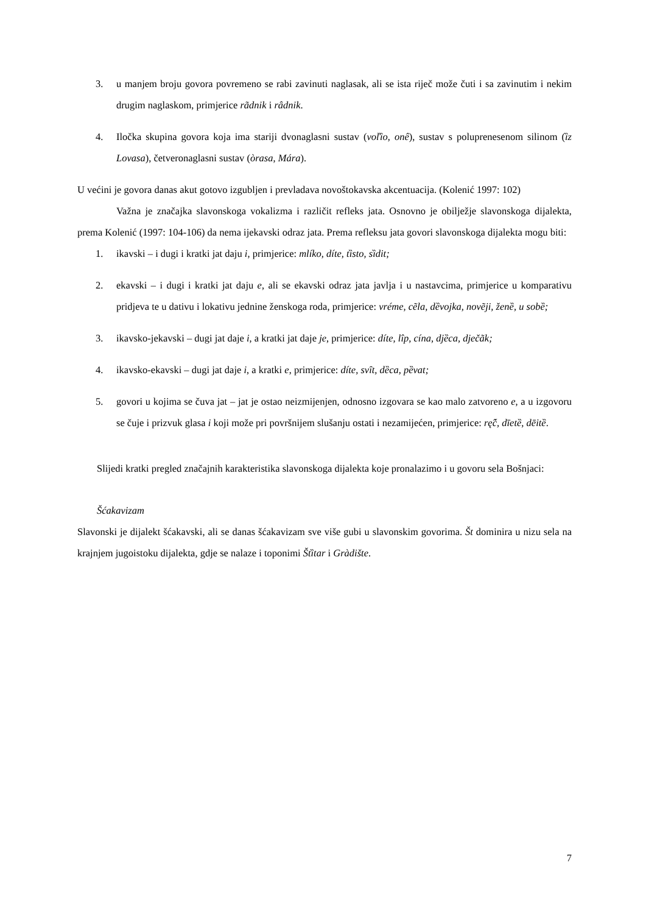3. u manjem broju govora povremeno se rabi zavinuti naglasak, ali se ista riječ može čuti i sa zavinutim i nekim drugim naglaskom, primjerice rãdnik i râdnik.
4. Iločka skupina govora koja ima stariji dvonaglasni sustav (voľȉo, onê), sustav s poluprenesenom silinom (ȉz Lovasa), četveronaglasni sustav (òrasa, Mára).
U većini je govora danas akut gotovo izgubljen i prevladava novoštokavska akcentuacija. (Kolenić 1997: 102)
Važna je značajka slavonskoga vokalizma i različit refleks jata. Osnovno je obilježje slavonskoga dijalekta, prema Kolenić (1997: 104-106) da nema ijekavski odraz jata. Prema refleksu jata govori slavonskoga dijalekta mogu biti:
1. ikavski – i dugi i kratki jat daju i, primjerice: mlíko, díte, tȉsto, sȉdit;
2. ekavski – i dugi i kratki jat daju e, ali se ekavski odraz jata javlja i u nastavcima, primjerice u komparativu pridjeva te u dativu i lokativu jednine ženskoga roda, primjerice: vréme, cẽla, dȅvojka, novẽji, ženȅ, u sobȅ;
3. ikavsko-jekavski – dugi jat daje i, a kratki jat daje je, primjerice: díte, lîp, cína, djȅca, dječãk;
4. ikavsko-ekavski – dugi jat daje i, a kratki e, primjerice: díte, svȋt, dȅca, pȅvat;
5. govori u kojima se čuva jat – jat je ostao neizmijenjen, odnosno izgovara se kao malo zatvoreno e, a u izgovoru se čuje i prizvuk glasa i koji može pri površnijem slušanju ostati i nezamijećen, primjerice: rę̂ć, dīetȅ, dēitȅ.
Slijedi kratki pregled značajnih karakteristika slavonskoga dijalekta koje pronalazimo i u govoru sela Bošnjaci:
Šćakavizam
Slavonski je dijalekt šćakavski, ali se danas šćakavizam sve više gubi u slavonskim govorima. Št dominira u nizu sela na krajnjem jugoistoku dijalekta, gdje se nalaze i toponimi Štȉtar i Gràdište.
7